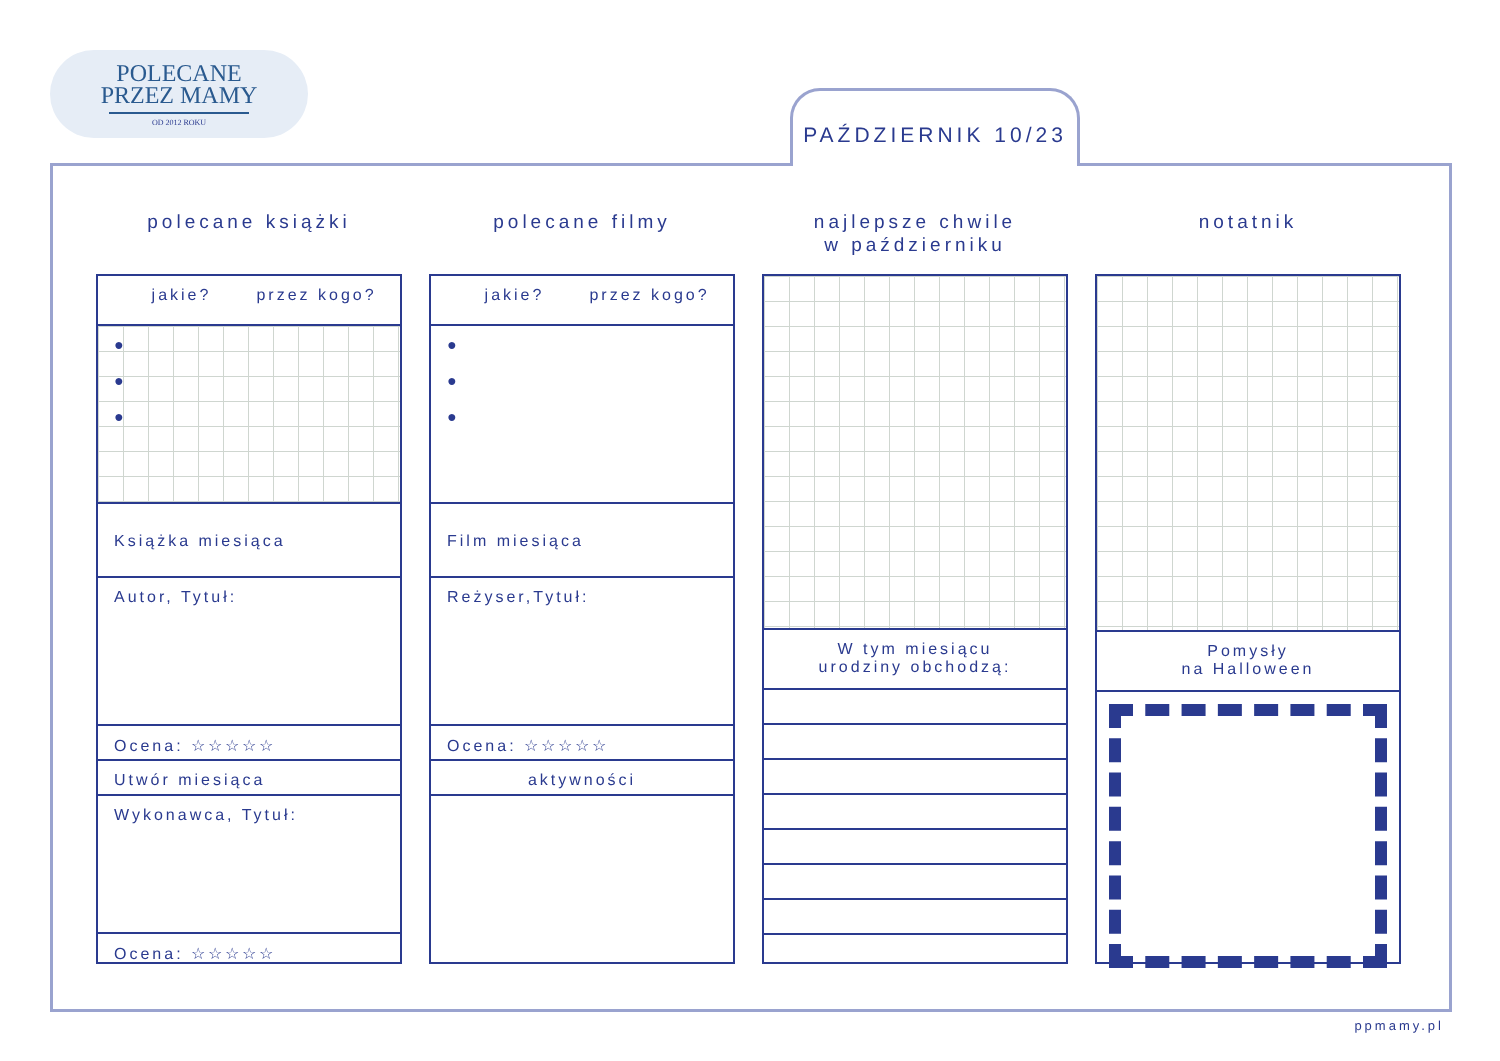POLECANE
PRZEZ MAMY
OD 2012 ROKU
PAŹDZIERNIK 10/23
polecane książki
jakie? przez kogo?
●
●
●
Książka miesiąca
Autor, Tytuł:
Ocena: ☆☆☆☆☆
Utwór miesiąca
Wykonawca, Tytuł:
Ocena: ☆☆☆☆☆
polecane filmy
jakie? przez kogo?
●
●
●
Film miesiąca
Reżyser,Tytuł:
Ocena: ☆☆☆☆☆
aktywności
najlepsze chwile
w październiku
W tym miesiącu
urodziny obchodzą:
notatnik
Pomysły
na Halloween
ppmamy.pl